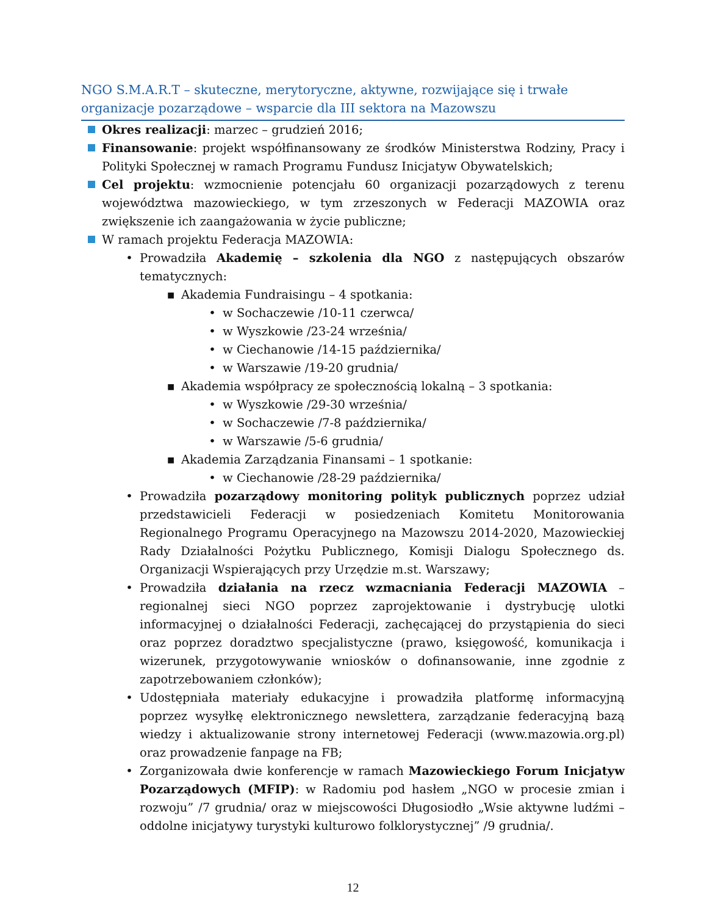NGO S.M.A.R.T – skuteczne, merytoryczne, aktywne, rozwijające się i trwałe organizacje pozarządowe – wsparcie dla III sektora na Mazowszu
Okres realizacji: marzec – grudzień 2016;
Finansowanie: projekt współfinansowany ze środków Ministerstwa Rodziny, Pracy i Polityki Społecznej w ramach Programu Fundusz Inicjatyw Obywatelskich;
Cel projektu: wzmocnienie potencjału 60 organizacji pozarządowych z terenu województwa mazowieckiego, w tym zrzeszonych w Federacji MAZOWIA oraz zwiększenie ich zaangażowania w życie publiczne;
W ramach projektu Federacja MAZOWIA:
• Prowadziła Akademię – szkolenia dla NGO z następujących obszarów tematycznych:
▪ Akademia Fundraisingu – 4 spotkania:
• w Sochaczewie /10-11 czerwca/
• w Wyszkowie /23-24 września/
• w Ciechanowie /14-15 października/
• w Warszawie /19-20 grudnia/
▪ Akademia współpracy ze społecznością lokalną – 3 spotkania:
• w Wyszkowie /29-30 września/
• w Sochaczewie /7-8 października/
• w Warszawie /5-6 grudnia/
▪ Akademia Zarządzania Finansami – 1 spotkanie:
• w Ciechanowie /28-29 października/
• Prowadziła pozarządowy monitoring polityk publicznych poprzez udział przedstawicieli Federacji w posiedzeniach Komitetu Monitorowania Regionalnego Programu Operacyjnego na Mazowszu 2014-2020, Mazowieckiej Rady Działalności Pożytku Publicznego, Komisji Dialogu Społecznego ds. Organizacji Wspierających przy Urzędzie m.st. Warszawy;
• Prowadziła działania na rzecz wzmacniania Federacji MAZOWIA – regionalnej sieci NGO poprzez zaprojektowanie i dystrybucję ulotki informacyjnej o działalności Federacji, zachęcającej do przystąpienia do sieci oraz poprzez doradztwo specjalistyczne (prawo, księgowość, komunikacja i wizerunek, przygotowywanie wniosków o dofinansowanie, inne zgodnie z zapotrzebowaniem członków);
• Udostępniała materiały edukacyjne i prowadziła platformę informacyjną poprzez wysyłkę elektronicznego newslettera, zarządzanie federacyjną bazą wiedzy i aktualizowanie strony internetowej Federacji (www.mazowia.org.pl) oraz prowadzenie fanpage na FB;
• Zorganizowała dwie konferencje w ramach Mazowieckiego Forum Inicjatyw Pozarządowych (MFIP): w Radomiu pod hasłem „NGO w procesie zmian i rozwoju” /7 grudnia/ oraz w miejscowości Długosiodło „Wsie aktywne ludźmi – oddolne inicjatywy turystyki kulturowo folklorystycznej” /9 grudnia/.
12